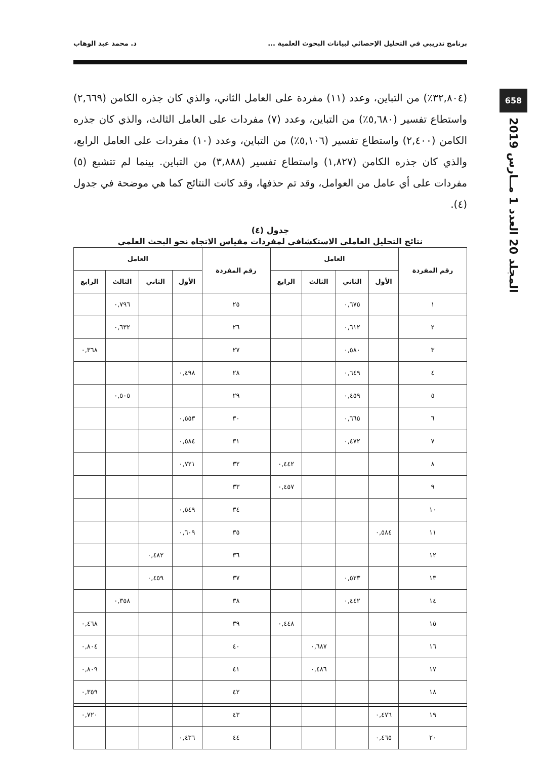برنامج تدريبي في التحليل الإحصائي لبيانات البحوث العلمية ... د. محمد عبد الوهاب
658
المجلد 20 العدد 1 مــارس 2019
(٣٢,٨٠٤٪) من التباين، وعدد (١١) مفردة على العامل الثاني، والذي كان جذره الكامن (٢,٦٦٩) واستطاع تفسير (٥,٦٨٠٪) من التباين، وعدد (٧) مفردات على العامل الثالث، والذي كان جذره الكامن (٢,٤٠٠) واستطاع تفسير (٥,١٠٦٪) من التباين، وعدد (١٠) مفردات على العامل الرابع، والذي كان جذره الكامن (١,٨٢٧) واستطاع تفسير (٣,٨٨٨) من التباين. بينما لم تتشبع (٥) مفردات على أي عامل من العوامل، وقد تم حذفها، وقد كانت النتائج كما هي موضحة في جدول (٤).
جدول (٤)
نتائج التحليل العاملي الاستكشافي لمفردات مقياس الاتجاه نحو البحث العلمي
| رقم المفردة | العامل | | | | رقم المفردة | العامل | | | |
| --- | --- | --- | --- | --- | --- | --- | --- | --- | --- |
| | الأول | الثاني | الثالث | الرابع | | الأول | الثاني | الثالث | الرابع |
| ١ | | ٠,٦٧٥ | | | ٢٥ | | | ٠,٧٩٦ | |
| ٢ | | ٠,٦١٢ | | | ٢٦ | | | ٠,٦٣٢ | |
| ٣ | | ٠,٥٨٠ | | | ٢٧ | | | | ٠,٣٦٨ |
| ٤ | | ٠,٦٤٩ | | | ٢٨ | ٠,٤٩٨ | | | |
| ٥ | | ٠,٤٥٩ | | | ٢٩ | | | ٠,٥٠٥ | |
| ٦ | | ٠,٦٦٥ | | | ٣٠ | ٠,٥٥٣ | | | |
| ٧ | | ٠,٤٧٢ | | | ٣١ | ٠,٥٨٤ | | | |
| ٨ | | | | ٠,٤٤٢ | ٣٢ | ٠,٧٢١ | | | |
| ٩ | | | | ٠,٤٥٧ | ٣٣ | | | | |
| ١٠ | | | | | ٣٤ | ٠,٥٤٩ | | | |
| ١١ | ٠,٥٨٤ | | | | ٣٥ | ٠,٦٠٩ | | | |
| ١٢ | | | | | ٣٦ | | ٠,٤٨٢ | | |
| ١٣ | | ٠,٥٢٣ | | | ٣٧ | | ٠,٤٥٩ | | |
| ١٤ | | ٠,٤٤٢ | | | ٣٨ | | | ٠,٣٥٨ | |
| ١٥ | | | | ٠,٤٤٨ | ٣٩ | | | | ٠,٤٦٨ |
| ١٦ | | | ٠,٦٨٧ | | ٤٠ | | | | ٠,٨٠٤ |
| ١٧ | | | ٠,٤٨٦ | | ٤١ | | | | ٠,٨٠٩ |
| ١٨ | | | | | ٤٢ | | | | ٠,٣٥٩ |
| ١٩ | ٠,٤٧٦ | | | | ٤٣ | | | | ٠,٧٢٠ |
| ٢٠ | ٠,٤٦٥ | | | | ٤٤ | ٠,٤٣٦ | | | |